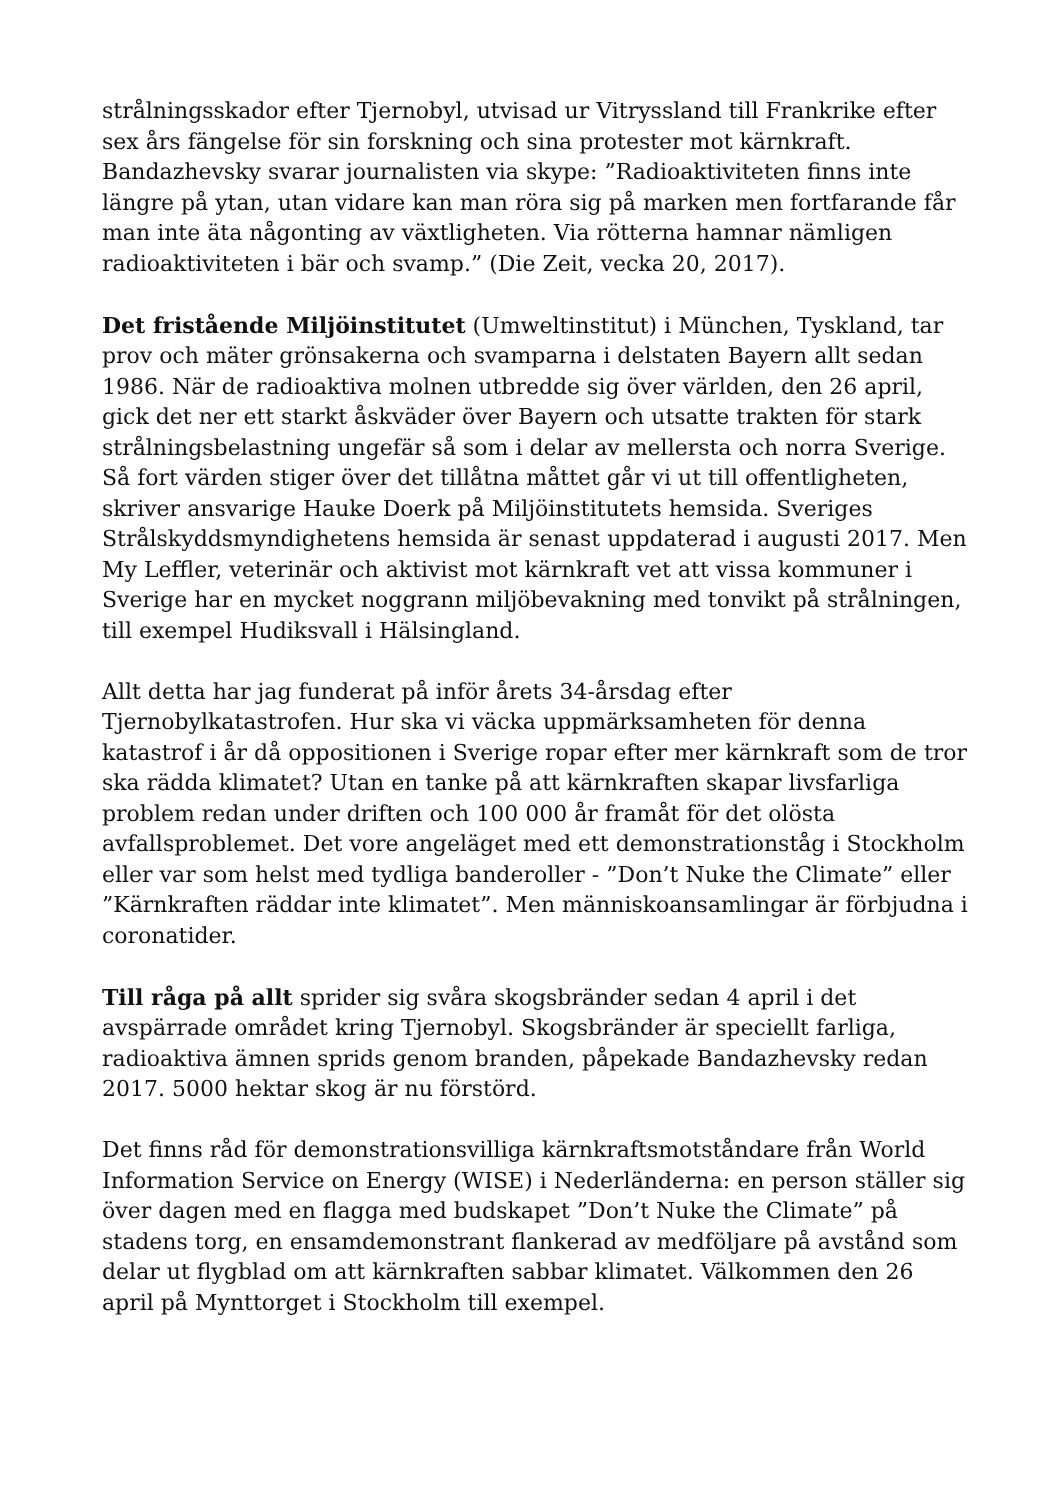strålningsskador efter Tjernobyl, utvisad ur Vitryssland till Frankrike efter sex års fängelse för sin forskning och sina protester mot kärnkraft. Bandazhevsky svarar journalisten via skype: ”Radioaktiviteten finns inte längre på ytan, utan vidare kan man röra sig på marken men fortfarande får man inte äta någonting av växtligheten. Via rötterna hamnar nämligen radioaktiviteten i bär och svamp.” (Die Zeit, vecka 20, 2017).
Det fristående Miljöinstitutet (Umweltinstitut) i München, Tyskland, tar prov och mäter grönsakerna och svamparna i delstaten Bayern allt sedan 1986. När de radioaktiva molnen utbredde sig över världen, den 26 april, gick det ner ett starkt åskväder över Bayern och utsatte trakten för stark strålningsbelastning ungefär så som i delar av mellersta och norra Sverige. Så fort värden stiger över det tillåtna måttet går vi ut till offentligheten, skriver ansvarige Hauke Doerk på Miljöinstitutets hemsida. Sveriges Strålskyddsmyndighetens hemsida är senast uppdaterad i augusti 2017. Men My Leffler, veterinär och aktivist mot kärnkraft vet att vissa kommuner i Sverige har en mycket noggrann miljöbevakning med tonvikt på strålningen, till exempel Hudiksvall i Hälsingland.
Allt detta har jag funderat på inför årets 34-årsdag efter Tjernobylkatastrofen. Hur ska vi väcka uppmärksamheten för denna katastrof i år då oppositionen i Sverige ropar efter mer kärnkraft som de tror ska rädda klimatet? Utan en tanke på att kärnkraften skapar livsfarliga problem redan under driften och 100 000 år framåt för det olösta avfallsproblemet. Det vore angeläget med ett demonstrationståg i Stockholm eller var som helst med tydliga banderoller - ”Don’t Nuke the Climate” eller ”Kärnkraften räddar inte klimatet”. Men människoansamlingar är förbjudna i coronatider.
Till råga på allt sprider sig svåra skogsbränder sedan 4 april i det avspärrade området kring Tjernobyl. Skogsbränder är speciellt farliga, radioaktiva ämnen sprids genom branden, påpekade Bandazhevsky redan 2017. 5000 hektar skog är nu förstörd.
Det finns råd för demonstrationsvilliga kärnkraftsmotståndare från World Information Service on Energy (WISE) i Nederländerna: en person ställer sig över dagen med en flagga med budskapet ”Don’t Nuke the Climate” på stadens torg, en ensamdemonstrant flankerad av medföljare på avstånd som delar ut flygblad om att kärnkraften sabbar klimatet. Välkommen den 26 april på Mynttorget i Stockholm till exempel.